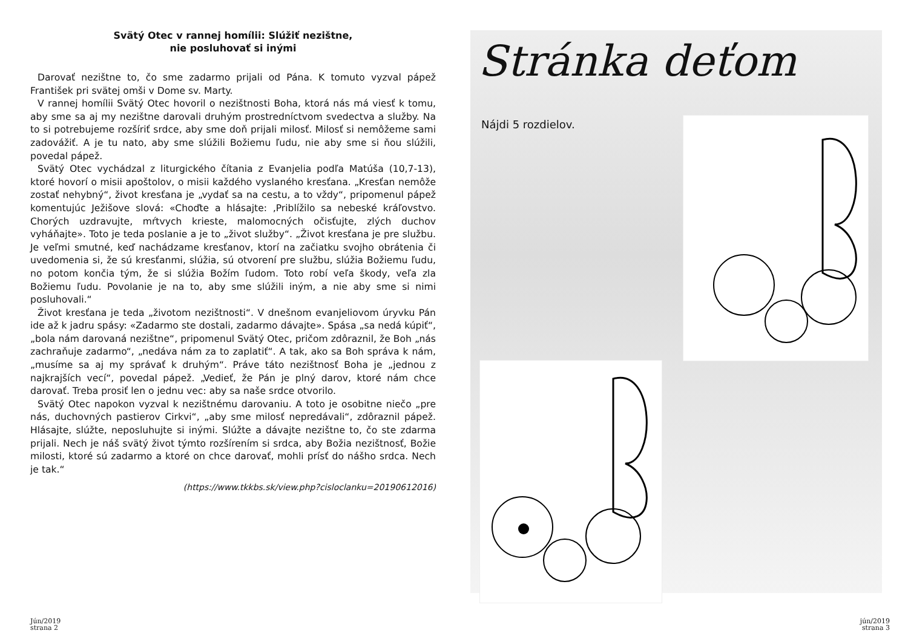Svätý Otec v rannej homílii: Slúžiť nezištne,
nie posluhovať si inými
Darovať nezištne to, čo sme zadarmo prijali od Pána. K tomuto vyzval pápež František pri svätej omši v Dome sv. Marty.
V rannej homílii Svätý Otec hovoril o nezištnosti Boha, ktorá nás má viesť k tomu, aby sme sa aj my nezištne darovali druhým prostredníctvom svedectva a služby. Na to si potrebujeme rozšíriť srdce, aby sme doň prijali milosť. Milosť si nemôžeme sami zadovážiť. A je tu nato, aby sme slúžili Božiemu ľudu, nie aby sme si ňou slúžili, povedal pápež.
Svätý Otec vychádzal z liturgického čítania z Evanjelia podľa Matúša (10,7-13), ktoré hovorí o misii apoštolov, o misii každého vyslaného kresťana. „Kresťan nemôže zostať nehybný“, život kresťana je „vydať sa na cestu, a to vždy“, pripomenul pápež komentujúc Ježišove slová: «Choďte a hlásajte: ‚Priblížilo sa nebeské kráľovstvo. Chorých uzdravujte, mŕtvych krieste, malomocných očisťujte, zlých duchov vyháňajte». Toto je teda poslanie a je to „život služby“. „Život kresťana je pre službu. Je veľmi smutné, keď nachádzame kresťanov, ktorí na začiatku svojho obrátenia či uvedomenia si, že sú kresťanmi, slúžia, sú otvorení pre službu, slúžia Božiemu ľudu, no potom končia tým, že si slúžia Božím ľudom. Toto robí veľa škody, veľa zla Božiemu ľudu. Povolanie je na to, aby sme slúžili iným, a nie aby sme si nimi posluhovali.“
Život kresťana je teda „životom nezištnosti“. V dnešnom evanjeliovom úryvku Pán ide až k jadru spásy: «Zadarmo ste dostali, zadarmo dávajte». Spása „sa nedá kúpiť“, „bola nám darovaná nezištne“, pripomenul Svätý Otec, pričom zdôraznil, že Boh „nás zachraňuje zadarmo“, „nedáva nám za to zaplatiť“. A tak, ako sa Boh správa k nám, „musíme sa aj my správať k druhým“. Práve táto nezištnosť Boha je „jednou z najkrajších vecí“, povedal pápež. „Vedieť, že Pán je plný darov, ktoré nám chce darovať. Treba prosiť len o jednu vec: aby sa naše srdce otvorilo.
Svätý Otec napokon vyzval k nezištnému darovaniu. A toto je osobitne niečo „pre nás, duchovných pastierov Cirkvi“, „aby sme milosť nepredávali“, zdôraznil pápež. Hlásajte, slúžte, neposluhujte si inými. Slúžte a dávajte nezištne to, čo ste zdarma prijali. Nech je náš svätý život týmto rozšírením si srdca, aby Božia nezištnosť, Božie milosti, ktoré sú zadarmo a ktoré on chce darovať, mohli prísť do nášho srdca. Nech je tak.“
(https://www.tkkbs.sk/view.php?cisloclanku=20190612016)
Jún/2019
strana 2
Stránka deťom
Nájdi 5 rozdielov.
jún/2019
strana 3